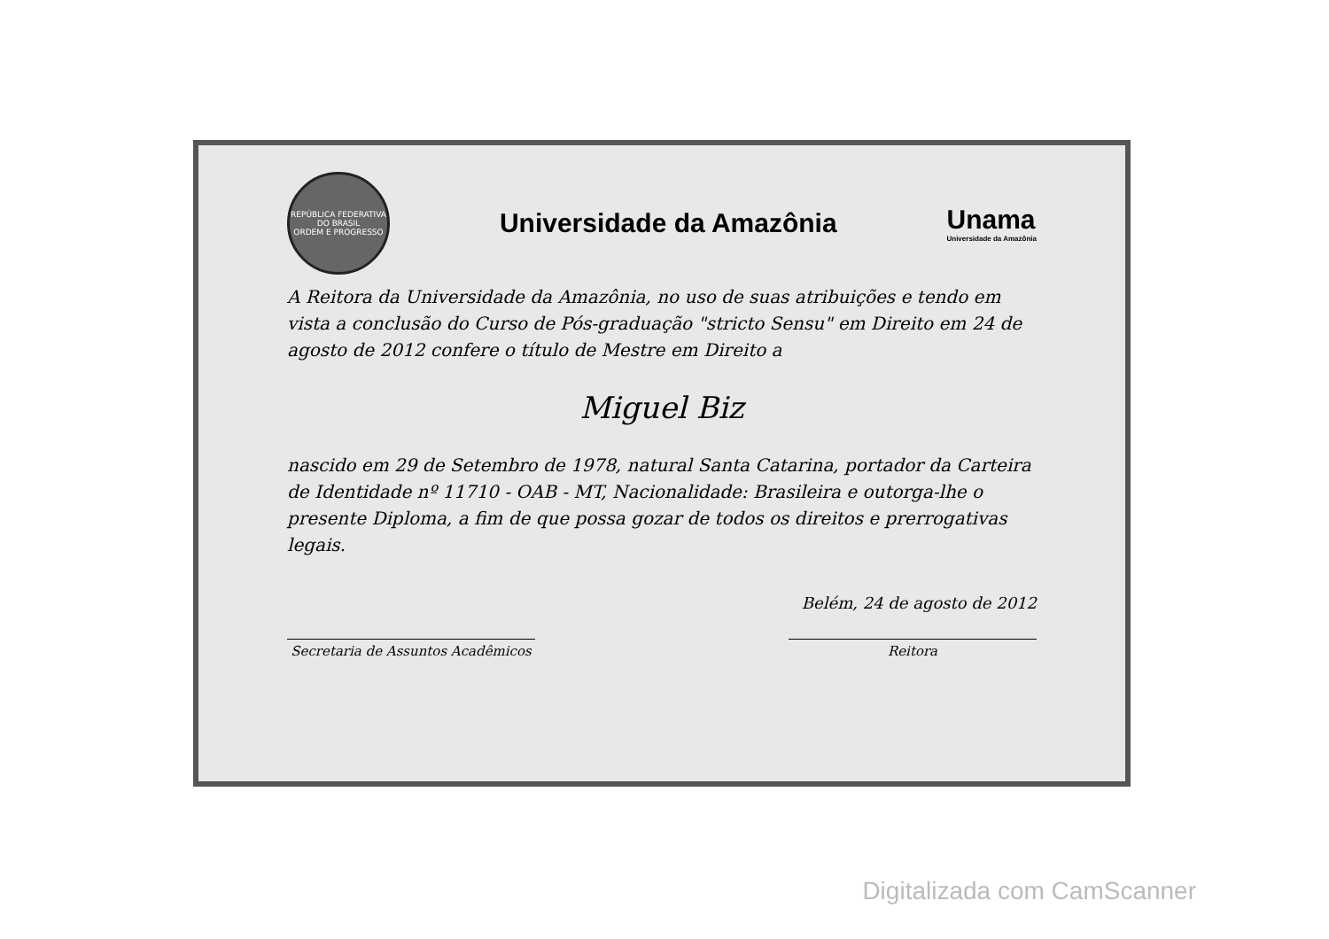REPÚBLICA FEDERATIVA DO BRASIL
ORDEM E PROGRESSO
Universidade da Amazônia Unama
Universidade da Amazônia
A Reitora da Universidade da Amazônia, no uso de suas atribuições e tendo em vista a conclusão do Curso de Pós-graduação "stricto Sensu" em Direito em 24 de agosto de 2012 confere o título de Mestre em Direito a
Miguel Biz
nascido em 29 de Setembro de 1978, natural Santa Catarina, portador da Carteira de Identidade nº 11710 - OAB - MT, Nacionalidade: Brasileira e outorga-lhe o presente Diploma, a fim de que possa gozar de todos os direitos e prerrogativas legais.
Belém, 24 de agosto de 2012
Secretaria de Assuntos Acadêmicos
Reitora
Digitalizada com CamScanner